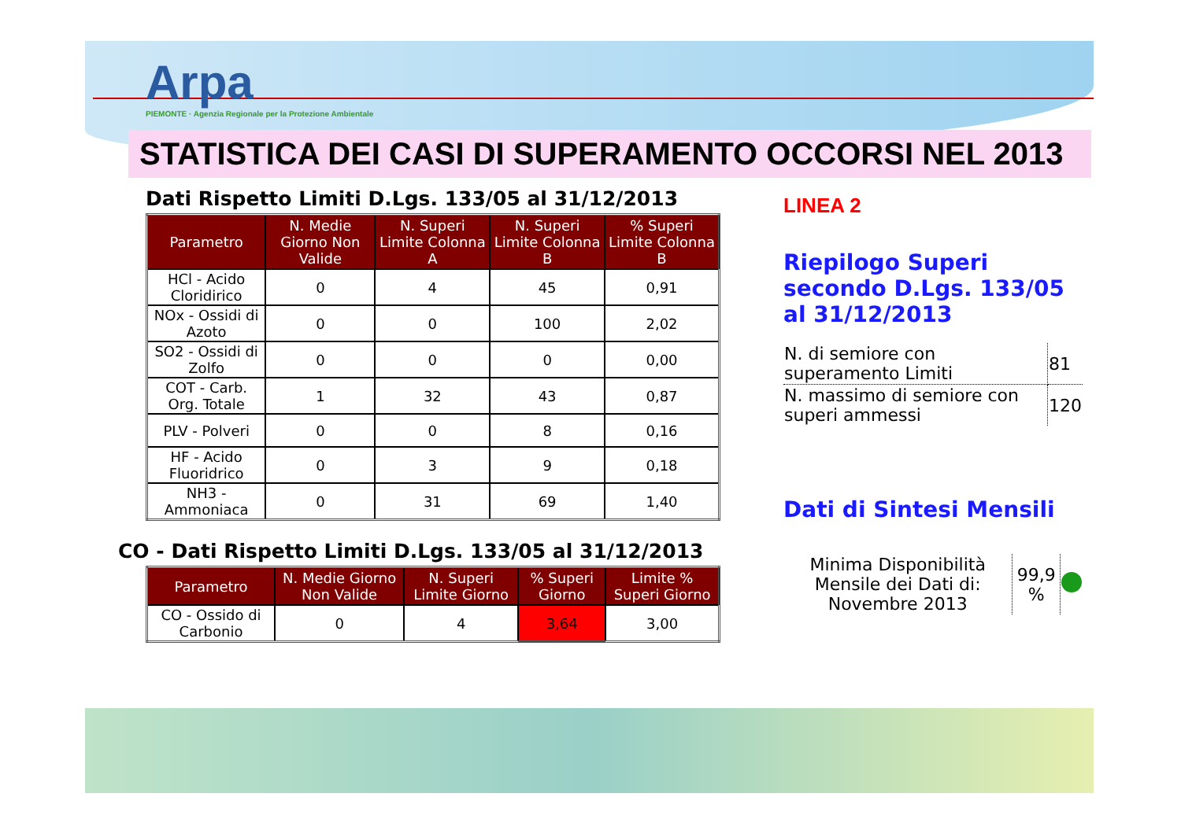Arpa
PIEMONTE · Agenzia Regionale per la Protezione Ambientale
STATISTICA DEI CASI DI SUPERAMENTO OCCORSI NEL 2013
Dati Rispetto Limiti D.Lgs. 133/05 al 31/12/2013
| Parametro | N. Medie Giorno Non Valide | N. Superi Limite Colonna A | N. Superi Limite Colonna B | % Superi Limite Colonna B |
| --- | --- | --- | --- | --- |
| HCl - Acido Cloridirico | 0 | 4 | 45 | 0,91 |
| NOx - Ossidi di Azoto | 0 | 0 | 100 | 2,02 |
| SO2 - Ossidi di Zolfo | 0 | 0 | 0 | 0,00 |
| COT - Carb. Org. Totale | 1 | 32 | 43 | 0,87 |
| PLV - Polveri | 0 | 0 | 8 | 0,16 |
| HF - Acido Fluoridrico | 0 | 3 | 9 | 0,18 |
| NH3 - Ammoniaca | 0 | 31 | 69 | 1,40 |
CO - Dati Rispetto Limiti D.Lgs. 133/05 al 31/12/2013
| Parametro | N. Medie Giorno Non Valide | N. Superi Limite Giorno | % Superi Giorno | Limite % Superi Giorno |
| --- | --- | --- | --- | --- |
| CO - Ossido di Carbonio | 0 | 4 | 3,64 | 3,00 |
LINEA 2
Riepilogo Superi secondo D.Lgs. 133/05 al 31/12/2013
| N. di semiore con superamento Limiti | 81 |
| N. massimo di semiore con superi ammessi | 120 |
Dati di Sintesi Mensili
| Minima Disponibilità Mensile dei Dati di: Novembre 2013 | 99,9 % | |